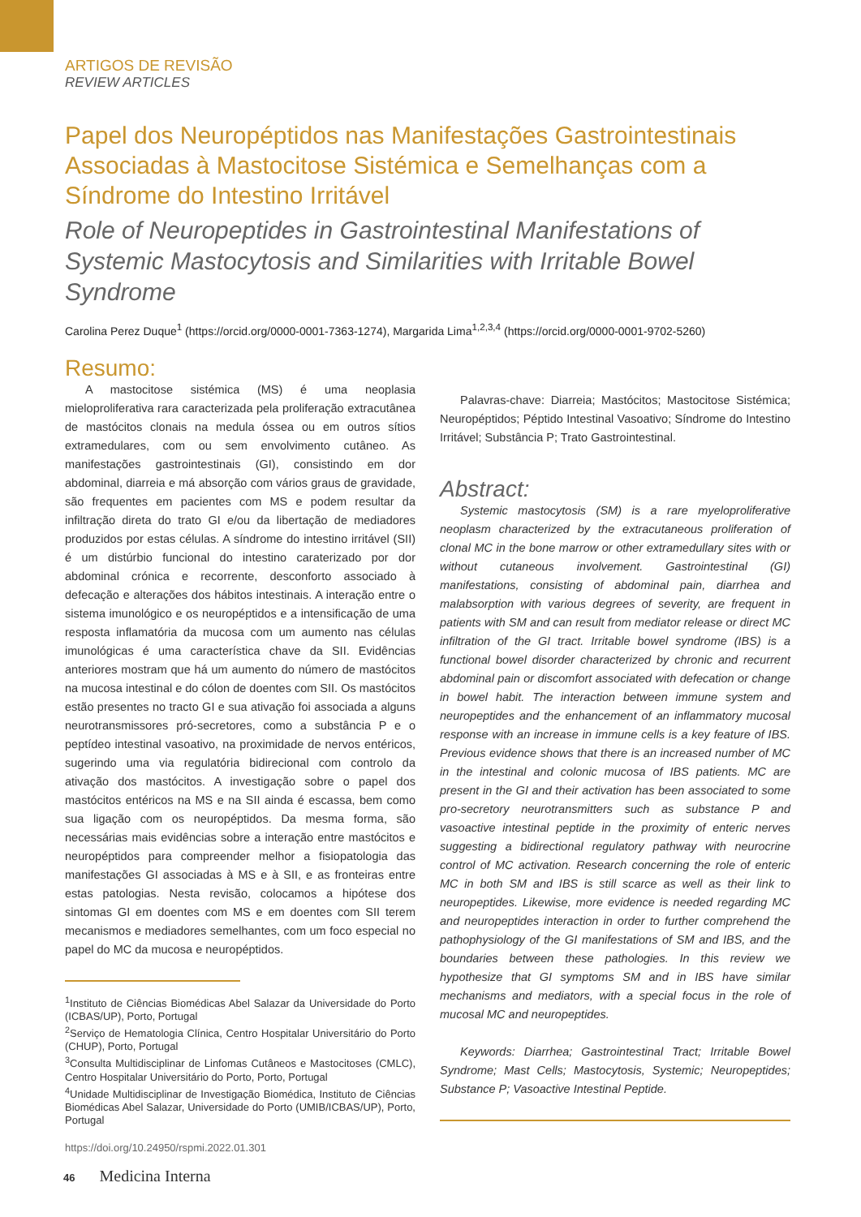ARTIGOS DE REVISÃO
REVIEW ARTICLES
Papel dos Neuropéptidos nas Manifestações Gastrointestinais Associadas à Mastocitose Sistémica e Semelhanças com a Síndrome do Intestino Irritável
Role of Neuropeptides in Gastrointestinal Manifestations of Systemic Mastocytosis and Similarities with Irritable Bowel Syndrome
Carolina Perez Duque<sup>1</sup> (https://orcid.org/0000-0001-7363-1274), Margarida Lima<sup>1,2,3,4</sup> (https://orcid.org/0000-0001-9702-5260)
Resumo:
A mastocitose sistémica (MS) é uma neoplasia mieloproliferativa rara caracterizada pela proliferação extracutânea de mastócitos clonais na medula óssea ou em outros sítios extramedulares, com ou sem envolvimento cutâneo. As manifestações gastrointestinais (GI), consistindo em dor abdominal, diarreia e má absorção com vários graus de gravidade, são frequentes em pacientes com MS e podem resultar da infiltração direta do trato GI e/ou da libertação de mediadores produzidos por estas células. A síndrome do intestino irritável (SII) é um distúrbio funcional do intestino caraterizado por dor abdominal crónica e recorrente, desconforto associado à defecação e alterações dos hábitos intestinais. A interação entre o sistema imunológico e os neuropéptidos e a intensificação de uma resposta inflamatória da mucosa com um aumento nas células imunológicas é uma característica chave da SII. Evidências anteriores mostram que há um aumento do número de mastócitos na mucosa intestinal e do cólon de doentes com SII. Os mastócitos estão presentes no tracto GI e sua ativação foi associada a alguns neurotransmissores pró-secretores, como a substância P e o peptídeo intestinal vasoativo, na proximidade de nervos entéricos, sugerindo uma via regulatória bidirecional com controlo da ativação dos mastócitos. A investigação sobre o papel dos mastócitos entéricos na MS e na SII ainda é escassa, bem como sua ligação com os neuropéptidos. Da mesma forma, são necessárias mais evidências sobre a interação entre mastócitos e neuropéptidos para compreender melhor a fisiopatologia das manifestações GI associadas à MS e à SII, e as fronteiras entre estas patologias. Nesta revisão, colocamos a hipótese dos sintomas GI em doentes com MS e em doentes com SII terem mecanismos e mediadores semelhantes, com um foco especial no papel do MC da mucosa e neuropéptidos.
<sup>1</sup> Instituto de Ciências Biomédicas Abel Salazar da Universidade do Porto (ICBAS/UP), Porto, Portugal
<sup>2</sup> Serviço de Hematologia Clínica, Centro Hospitalar Universitário do Porto (CHUP), Porto, Portugal
<sup>3</sup> Consulta Multidisciplinar de Linfomas Cutâneos e Mastocitoses (CMLC), Centro Hospitalar Universitário do Porto, Porto, Portugal
<sup>4</sup> Unidade Multidisciplinar de Investigação Biomédica, Instituto de Ciências Biomédicas Abel Salazar, Universidade do Porto (UMIB/ICBAS/UP), Porto, Portugal
https://doi.org/10.24950/rspmi.2022.01.301
Palavras-chave: Diarreia; Mastócitos; Mastocitose Sistémica; Neuropéptidos; Péptido Intestinal Vasoativo; Síndrome do Intestino Irritável; Substância P; Trato Gastrointestinal.
Abstract:
Systemic mastocytosis (SM) is a rare myeloproliferative neoplasm characterized by the extracutaneous proliferation of clonal MC in the bone marrow or other extramedullary sites with or without cutaneous involvement. Gastrointestinal (GI) manifestations, consisting of abdominal pain, diarrhea and malabsorption with various degrees of severity, are frequent in patients with SM and can result from mediator release or direct MC infiltration of the GI tract. Irritable bowel syndrome (IBS) is a functional bowel disorder characterized by chronic and recurrent abdominal pain or discomfort associated with defecation or change in bowel habit. The interaction between immune system and neuropeptides and the enhancement of an inflammatory mucosal response with an increase in immune cells is a key feature of IBS. Previous evidence shows that there is an increased number of MC in the intestinal and colonic mucosa of IBS patients. MC are present in the GI and their activation has been associated to some pro-secretory neurotransmitters such as substance P and vasoactive intestinal peptide in the proximity of enteric nerves suggesting a bidirectional regulatory pathway with neurocrine control of MC activation. Research concerning the role of enteric MC in both SM and IBS is still scarce as well as their link to neuropeptides. Likewise, more evidence is needed regarding MC and neuropeptides interaction in order to further comprehend the pathophysiology of the GI manifestations of SM and IBS, and the boundaries between these pathologies. In this review we hypothesize that GI symptoms SM and in IBS have similar mechanisms and mediators, with a special focus in the role of mucosal MC and neuropeptides.
Keywords: Diarrhea; Gastrointestinal Tract; Irritable Bowel Syndrome; Mast Cells; Mastocytosis, Systemic; Neuropeptides; Substance P; Vasoactive Intestinal Peptide.
46 Medicina Interna